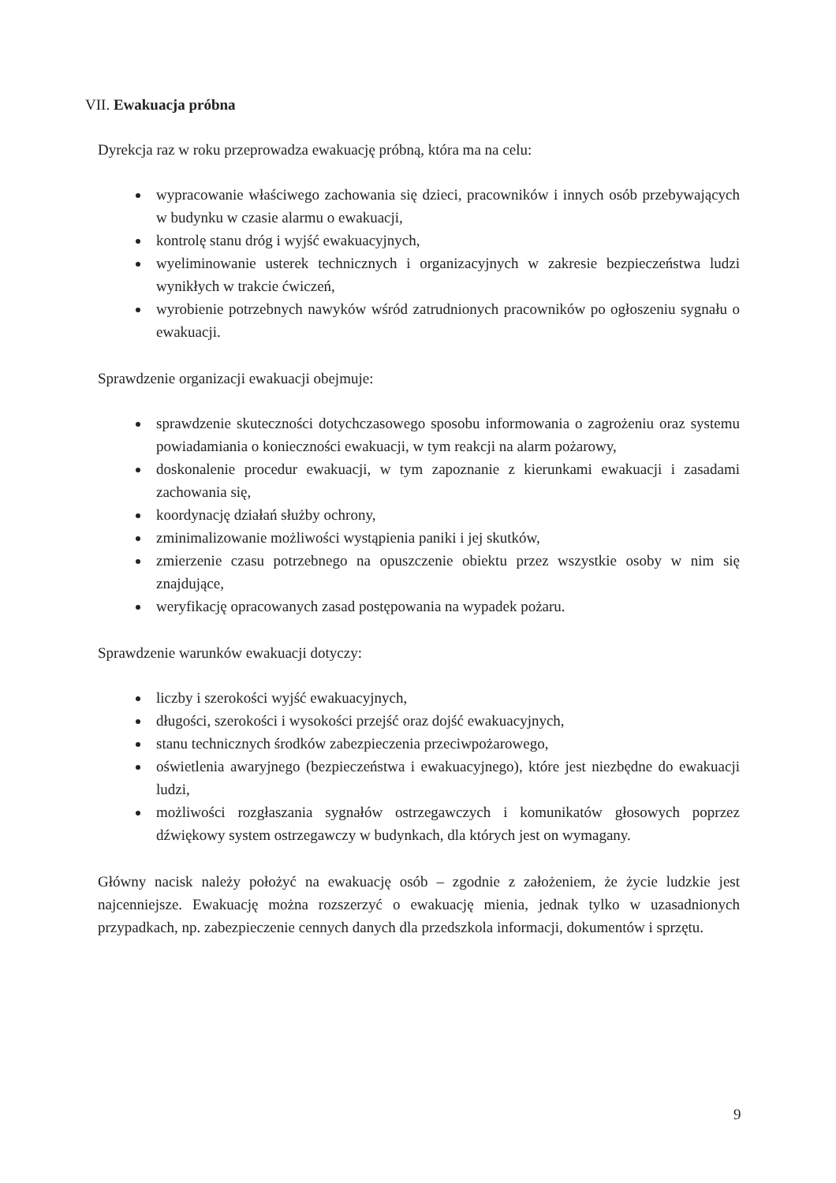VII. Ewakuacja próbna
Dyrekcja raz w roku przeprowadza ewakuację próbną, która ma na celu:
wypracowanie właściwego zachowania się dzieci, pracowników i innych osób przebywających w budynku w czasie alarmu o ewakuacji,
kontrolę stanu dróg i wyjść ewakuacyjnych,
wyeliminowanie usterek technicznych i organizacyjnych w zakresie bezpieczeństwa ludzi wynikłych w trakcie ćwiczeń,
wyrobienie potrzebnych nawyków wśród zatrudnionych pracowników po ogłoszeniu sygnału o ewakuacji.
Sprawdzenie organizacji ewakuacji obejmuje:
sprawdzenie skuteczności dotychczasowego sposobu informowania o zagrożeniu oraz systemu powiadamiania o konieczności ewakuacji, w tym reakcji na alarm pożarowy,
doskonalenie procedur ewakuacji, w tym zapoznanie z kierunkami ewakuacji i zasadami zachowania się,
koordynację działań służby ochrony,
zminimalizowanie możliwości wystąpienia paniki i jej skutków,
zmierzenie czasu potrzebnego na opuszczenie obiektu przez wszystkie osoby w nim się znajdujące,
weryfikację opracowanych zasad postępowania na wypadek pożaru.
Sprawdzenie warunków ewakuacji dotyczy:
liczby i szerokości wyjść ewakuacyjnych,
długości, szerokości i wysokości przejść oraz dojść ewakuacyjnych,
stanu technicznych środków zabezpieczenia przeciwpożarowego,
oświetlenia awaryjnego (bezpieczeństwa i ewakuacyjnego), które jest niezbędne do ewakuacji ludzi,
możliwości rozgłaszania sygnałów ostrzegawczych i komunikatów głosowych poprzez dźwiękowy system ostrzegawczy w budynkach, dla których jest on wymagany.
Główny nacisk należy położyć na ewakuację osób – zgodnie z założeniem, że życie ludzkie jest najcenniejsze. Ewakuację można rozszerzyć o ewakuację mienia, jednak tylko w uzasadnionych przypadkach, np. zabezpieczenie cennych danych dla przedszkola informacji, dokumentów i sprzętu.
9